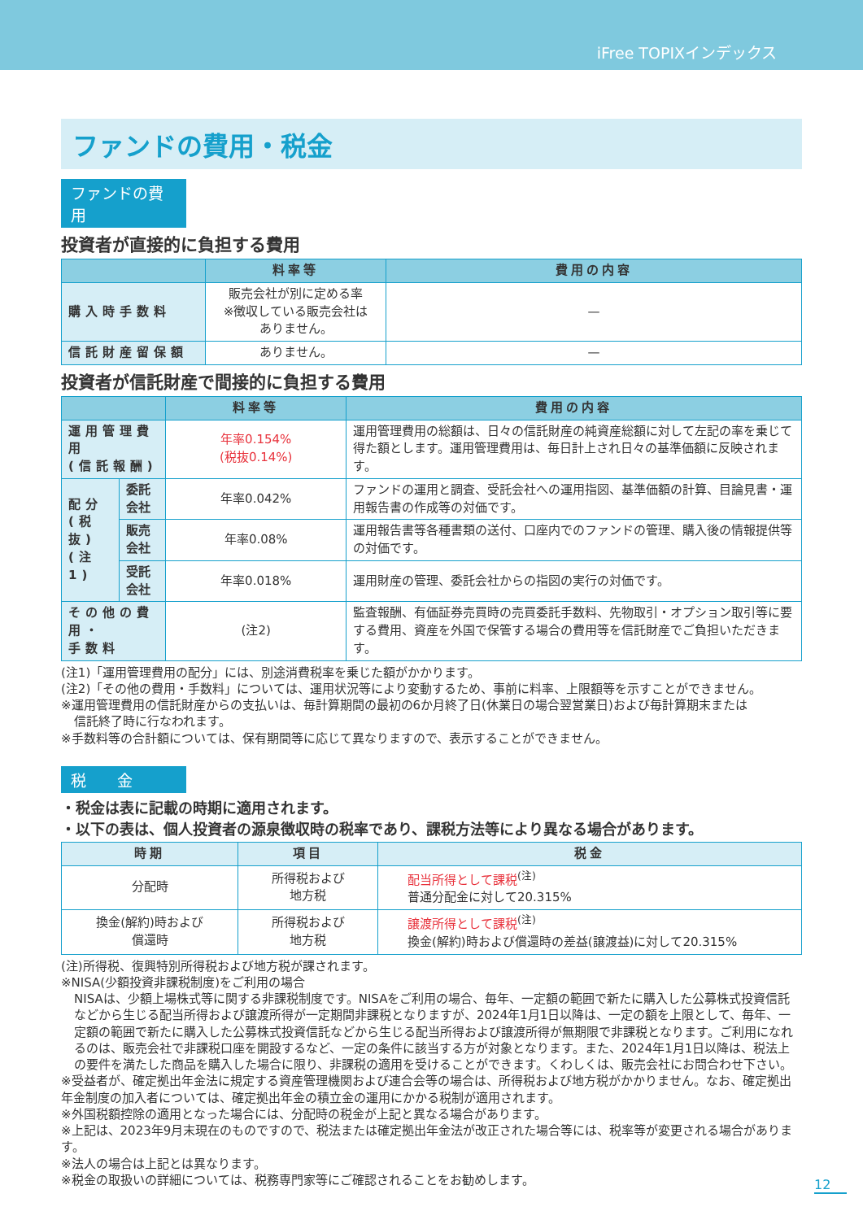iFree TOPIXインデックス
ファンドの費用・税金
ファンドの費用
投資者が直接的に負担する費用
| | 料率等 | 費用の内容 |
| --- | --- | --- |
| 購入時手数料 | 販売会社が別に定める率 ※徴収している販売会社は ありません。 | — |
| 信託財産留保額 | ありません。 | — |
投資者が信託財産で間接的に負担する費用
| | | 料率等 | 費用の内容 |
| --- | --- | --- | --- |
| 運用管理費用 (信託報酬) | | 年率0.154% (税抜0.14%) | 運用管理費用の総額は、日々の信託財産の純資産総額に対して左記の率を乗じて得た額とします。運用管理費用は、毎日計上され日々の基準価額に反映されます。 |
| 配分 (税抜) (注1) | 委託会社 | 年率0.042% | ファンドの運用と調査、受託会社への運用指図、基準価額の計算、目論見書・運用報告書の作成等の対価です。 |
| | 販売会社 | 年率0.08% | 運用報告書等各種書類の送付、口座内でのファンドの管理、購入後の情報提供等の対価です。 |
| | 受託会社 | 年率0.018% | 運用財産の管理、委託会社からの指図の実行の対価です。 |
| その他の費用・ 手数料 | | (注2) | 監査報酬、有価証券売買時の売買委託手数料、先物取引・オプション取引等に要する費用、資産を外国で保管する場合の費用等を信託財産でご負担いただきます。 |
(注1)「運用管理費用の配分」には、別途消費税率を乗じた額がかかります。
(注2)「その他の費用・手数料」については、運用状況等により変動するため、事前に料率、上限額等を示すことができません。
※運用管理費用の信託財産からの支払いは、毎計算期間の最初の6か月終了日(休業日の場合翌営業日)および毎計算期末または
信託終了時に行なわれます。
※手数料等の合計額については、保有期間等に応じて異なりますので、表示することができません。
税　　金
・税金は表に記載の時期に適用されます。
・以下の表は、個人投資者の源泉徴収時の税率であり、課税方法等により異なる場合があります。
| 時期 | 項目 | 税金 |
| --- | --- | --- |
| 分配時 | 所得税および 地方税 | 配当所得として課税<sup>(注)</sup> 普通分配金に対して20.315% |
| 換金(解約)時および 償還時 | 所得税および 地方税 | 譲渡所得として課税<sup>(注)</sup> 換金(解約)時および償還時の差益(譲渡益)に対して20.315% |
(注)所得税、復興特別所得税および地方税が課されます。
※NISA(少額投資非課税制度)をご利用の場合
NISAは、少額上場株式等に関する非課税制度です。NISAをご利用の場合、毎年、一定額の範囲で新たに購入した公募株式投資信託などから生じる配当所得および譲渡所得が一定期間非課税となりますが、2024年1月1日以降は、一定の額を上限として、毎年、一定額の範囲で新たに購入した公募株式投資信託などから生じる配当所得および譲渡所得が無期限で非課税となります。ご利用になれるのは、販売会社で非課税口座を開設するなど、一定の条件に該当する方が対象となります。また、2024年1月1日以降は、税法上の要件を満たした商品を購入した場合に限り、非課税の適用を受けることができます。くわしくは、販売会社にお問合わせ下さい。
※受益者が、確定拠出年金法に規定する資産管理機関および連合会等の場合は、所得税および地方税がかかりません。なお、確定拠出年金制度の加入者については、確定拠出年金の積立金の運用にかかる税制が適用されます。
※外国税額控除の適用となった場合には、分配時の税金が上記と異なる場合があります。
※上記は、2023年9月末現在のものですので、税法または確定拠出年金法が改正された場合等には、税率等が変更される場合があります。
※法人の場合は上記とは異なります。
※税金の取扱いの詳細については、税務専門家等にご確認されることをお勧めします。
12